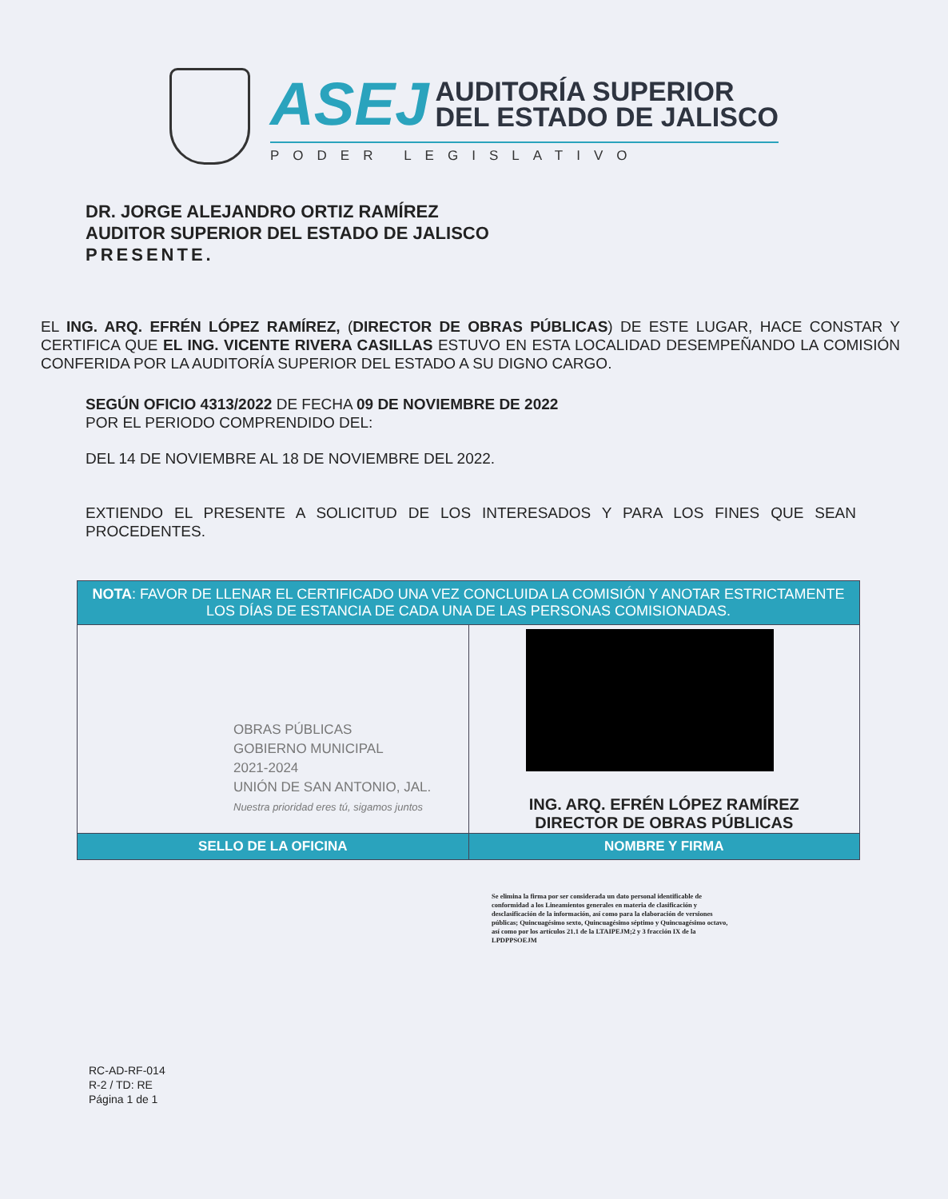ASEJ AUDITORÍA SUPERIOR
DEL ESTADO DE JALISCO
PODER LEGISLATIVO
DR. JORGE ALEJANDRO ORTIZ RAMÍREZ
AUDITOR SUPERIOR DEL ESTADO DE JALISCO
PRESENTE.
EL ING. ARQ. EFRÉN LÓPEZ RAMÍREZ, (DIRECTOR DE OBRAS PÚBLICAS) DE ESTE LUGAR, HACE CONSTAR Y CERTIFICA QUE EL ING. VICENTE RIVERA CASILLAS ESTUVO EN ESTA LOCALIDAD DESEMPEÑANDO LA COMISIÓN CONFERIDA POR LA AUDITORÍA SUPERIOR DEL ESTADO A SU DIGNO CARGO.
SEGÚN OFICIO 4313/2022 DE FECHA 09 DE NOVIEMBRE DE 2022
POR EL PERIODO COMPRENDIDO DEL:
DEL 14 DE NOVIEMBRE AL 18 DE NOVIEMBRE DEL 2022.
EXTIENDO EL PRESENTE A SOLICITUD DE LOS INTERESADOS Y PARA LOS FINES QUE SEAN PROCEDENTES.
| NOTA : FAVOR DE LLENAR EL CERTIFICADO UNA VEZ CONCLUIDA LA COMISIÓN Y ANOTAR ESTRICTAMENTE LOS DÍAS DE ESTANCIA DE CADA UNA DE LAS PERSONAS COMISIONADAS. | |
| OBRAS PÚBLICAS GOBIERNO MUNICIPAL 2021-2024 UNIÓN DE SAN ANTONIO, JAL. Nuestra prioridad eres tú, sigamos juntos | ING. ARQ. EFRÉN LÓPEZ RAMÍREZ DIRECTOR DE OBRAS PÚBLICAS |
| SELLO DE LA OFICINA | NOMBRE Y FIRMA |
Se elimina la firma por ser considerada un dato personal identificable de conformidad a los Lineamientos generales en materia de clasificación y desclasificación de la información, así como para la elaboración de versiones públicas; Quincuagésimo sexto, Quincuagésimo séptimo y Quincuagésimo octavo, así como por los artículos 21.1 de la LTAIPEJM;2 y 3 fracción IX de la LPDPPSOEJM
RC-AD-RF-014
R-2 / TD: RE
Página 1 de 1